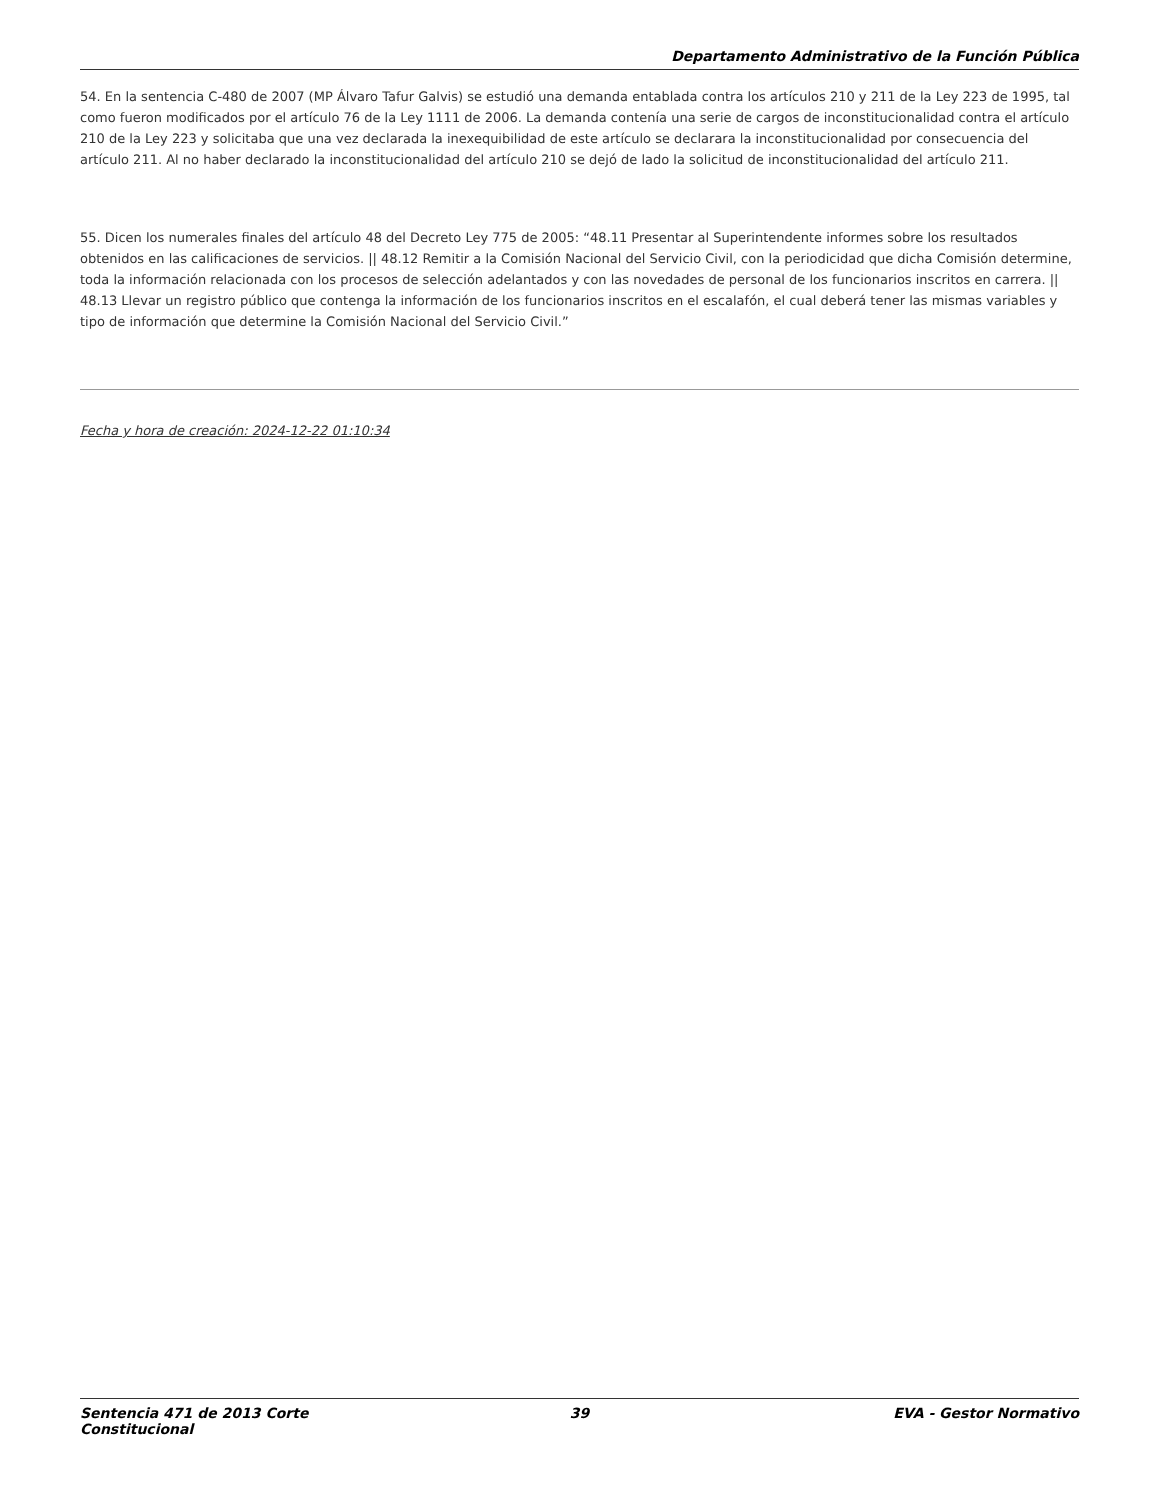Departamento Administrativo de la Función Pública
54. En la sentencia C-480 de 2007 (MP Álvaro Tafur Galvis) se estudió una demanda entablada contra los artículos 210 y 211 de la Ley 223 de 1995, tal como fueron modificados por el artículo 76 de la Ley 1111 de 2006. La demanda contenía una serie de cargos de inconstitucionalidad contra el artículo 210 de la Ley 223 y solicitaba que una vez declarada la inexequibilidad de este artículo se declarara la inconstitucionalidad por consecuencia del artículo 211. Al no haber declarado la inconstitucionalidad del artículo 210 se dejó de lado la solicitud de inconstitucionalidad del artículo 211.
55. Dicen los numerales finales del artículo 48 del Decreto Ley 775 de 2005: “48.11 Presentar al Superintendente informes sobre los resultados obtenidos en las calificaciones de servicios. || 48.12 Remitir a la Comisión Nacional del Servicio Civil, con la periodicidad que dicha Comisión determine, toda la información relacionada con los procesos de selección adelantados y con las novedades de personal de los funcionarios inscritos en carrera. || 48.13 Llevar un registro público que contenga la información de los funcionarios inscritos en el escalafón, el cual deberá tener las mismas variables y tipo de información que determine la Comisión Nacional del Servicio Civil.”
Fecha y hora de creación: 2024-12-22 01:10:34
Sentencia 471 de 2013 Corte Constitucional
39 EVA - Gestor Normativo